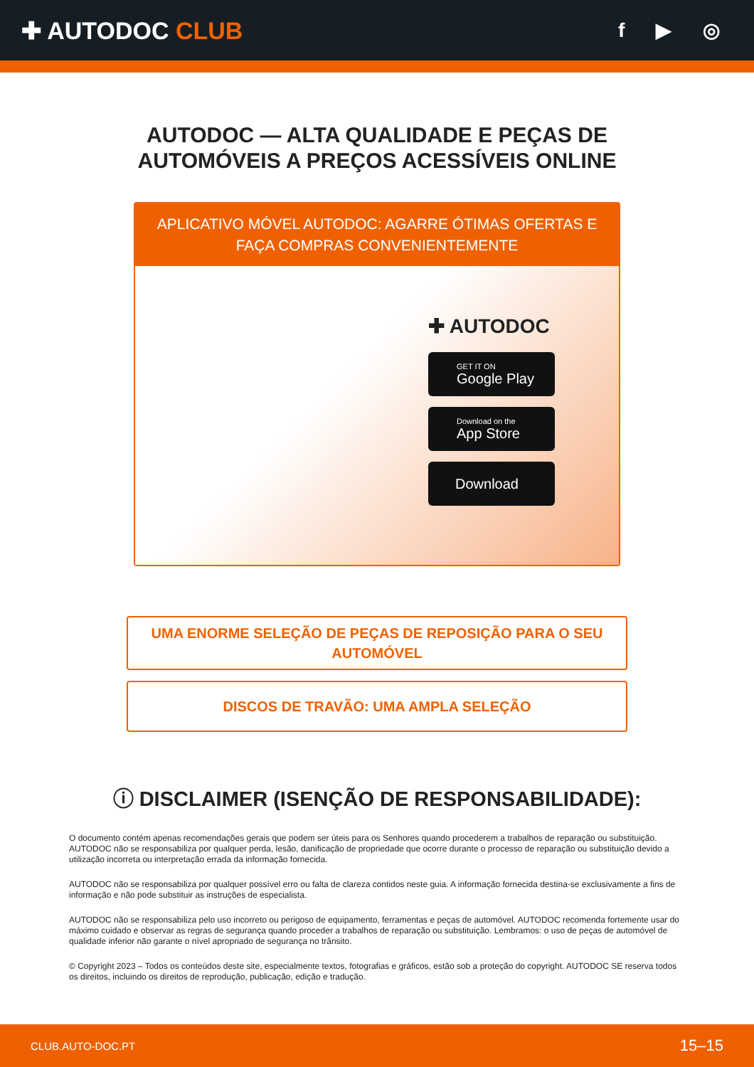✚ AUTODOC CLUB
f ▶ ◎
AUTODOC — ALTA QUALIDADE E PEÇAS DE
AUTOMÓVEIS A PREÇOS ACESSÍVEIS ONLINE
APLICATIVO MÓVEL AUTODOC: AGARRE ÓTIMAS OFERTAS E FAÇA COMPRAS CONVENIENTEMENTE
✚ AUTODOC
GET IT ON
Google Play
Download on the
App Store
Download
UMA ENORME SELEÇÃO DE PEÇAS DE REPOSIÇÃO PARA O SEU AUTOMÓVEL
DISCOS DE TRAVÃO: UMA AMPLA SELEÇÃO
ⓘ DISCLAIMER (ISENÇÃO DE RESPONSABILIDADE):
O documento contém apenas recomendações gerais que podem ser úteis para os Senhores quando procederem a trabalhos de reparação ou substituição. AUTODOC não se responsabiliza por qualquer perda, lesão, danificação de propriedade que ocorre durante o processo de reparação ou substituição devido a utilização incorreta ou interpretação errada da informação fornecida.
AUTODOC não se responsabiliza por qualquer possível erro ou falta de clareza contidos neste guia. A informação fornecida destina-se exclusivamente a fins de informação e não pode substituir as instruções de especialista.
AUTODOC não se responsabiliza pelo uso incorreto ou perigoso de equipamento, ferramentas e peças de automóvel. AUTODOC recomenda fortemente usar do máximo cuidado e observar as regras de segurança quando proceder a trabalhos de reparação ou substituição. Lembramos: o uso de peças de automóvel de qualidade inferior não garante o nível apropriado de segurança no trânsito.
© Copyright 2023 – Todos os conteúdos deste site, especialmente textos, fotografias e gráficos, estão sob a proteção do copyright. AUTODOC SE reserva todos os direitos, incluindo os direitos de reprodução, publicação, edição e tradução.
CLUB.AUTO-DOC.PT 15–15